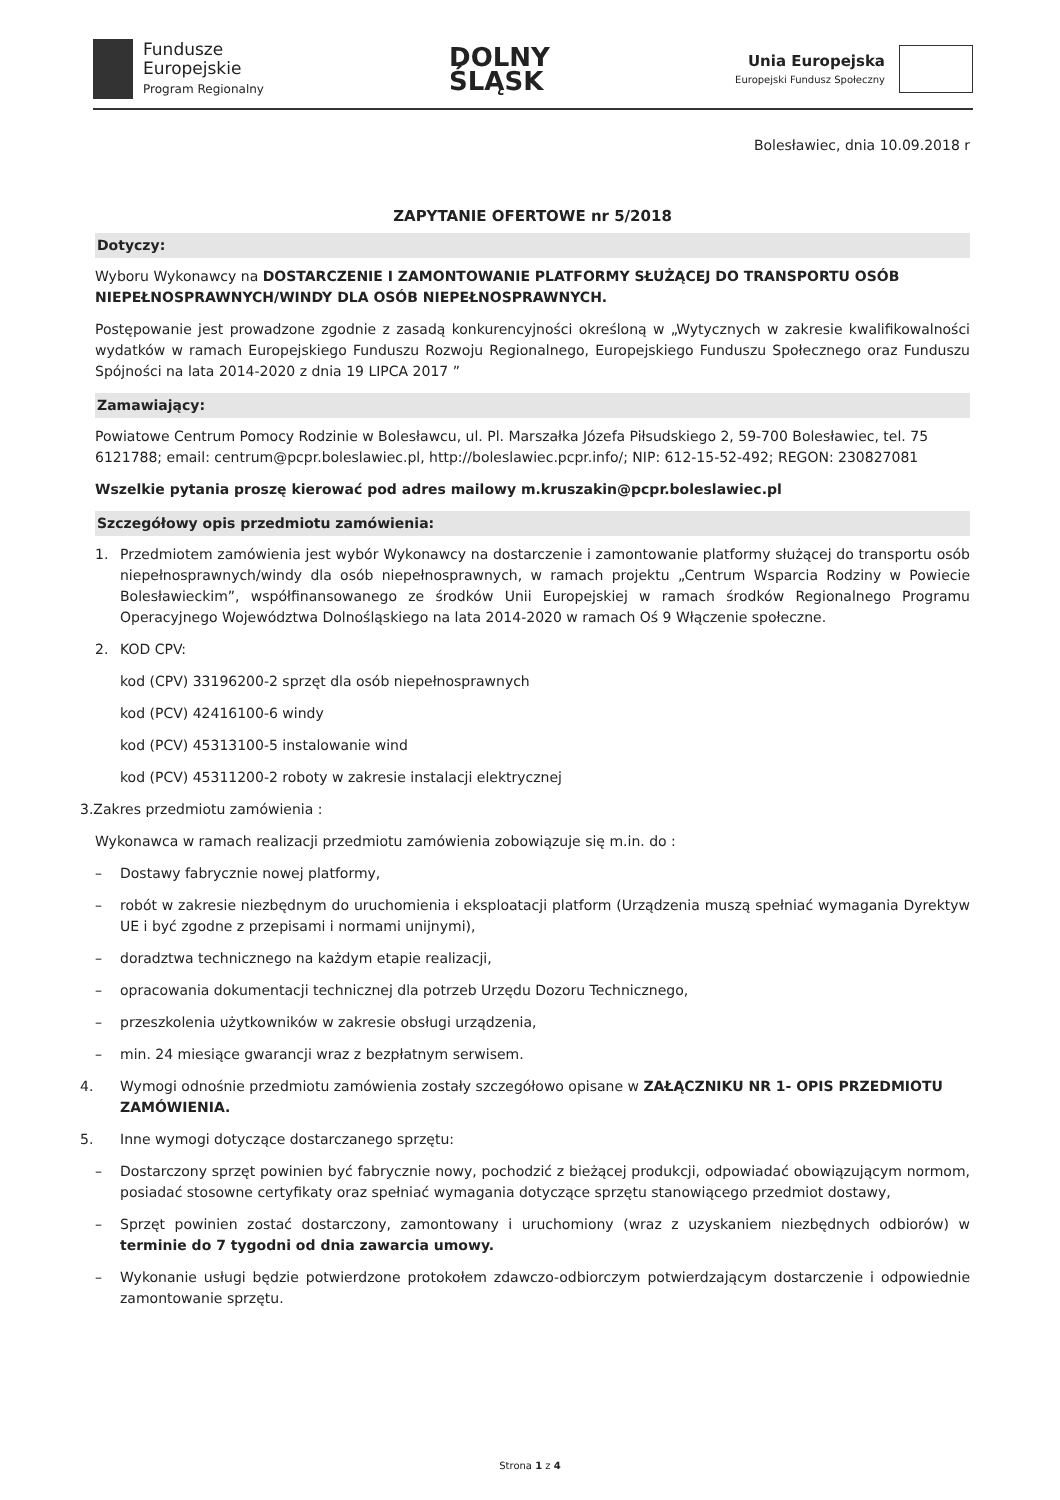Fundusze
Europejskie
Program Regionalny
DOLNY
ŚLĄSK
Unia Europejska
Europejski Fundusz Społeczny
Bolesławiec, dnia 10.09.2018 r
ZAPYTANIE OFERTOWE nr 5/2018
Dotyczy:
Wyboru Wykonawcy na DOSTARCZENIE I ZAMONTOWANIE PLATFORMY SŁUŻĄCEJ DO TRANSPORTU OSÓB NIEPEŁNOSPRAWNYCH/WINDY DLA OSÓB NIEPEŁNOSPRAWNYCH.
Postępowanie jest prowadzone zgodnie z zasadą konkurencyjności określoną w „Wytycznych w zakresie kwalifikowalności wydatków w ramach Europejskiego Funduszu Rozwoju Regionalnego, Europejskiego Funduszu Społecznego oraz Funduszu Spójności na lata 2014-2020 z dnia 19 LIPCA 2017 ”
Zamawiający:
Powiatowe Centrum Pomocy Rodzinie w Bolesławcu, ul. Pl. Marszałka Józefa Piłsudskiego 2, 59-700 Bolesławiec, tel. 75 6121788; email: centrum@pcpr.boleslawiec.pl, http://boleslawiec.pcpr.info/; NIP: 612-15-52-492; REGON: 230827081
Wszelkie pytania proszę kierować pod adres mailowy m.kruszakin@pcpr.boleslawiec.pl
Szczegółowy opis przedmiotu zamówienia:
1. Przedmiotem zamówienia jest wybór Wykonawcy na dostarczenie i zamontowanie platformy służącej do transportu osób niepełnosprawnych/windy dla osób niepełnosprawnych, w ramach projektu „Centrum Wsparcia Rodziny w Powiecie Bolesławieckim”, współfinansowanego ze środków Unii Europejskiej w ramach środków Regionalnego Programu Operacyjnego Województwa Dolnośląskiego na lata 2014-2020 w ramach Oś 9 Włączenie społeczne.
2. KOD CPV:
kod (CPV) 33196200-2 sprzęt dla osób niepełnosprawnych
kod (PCV) 42416100-6 windy
kod (PCV) 45313100-5 instalowanie wind
kod (PCV) 45311200-2 roboty w zakresie instalacji elektrycznej
3.Zakres przedmiotu zamówienia :
Wykonawca w ramach realizacji przedmiotu zamówienia zobowiązuje się m.in. do :
– Dostawy fabrycznie nowej platformy,
– robót w zakresie niezbędnym do uruchomienia i eksploatacji platform (Urządzenia muszą spełniać wymagania Dyrektyw UE i być zgodne z przepisami i normami unijnymi),
– doradztwa technicznego na każdym etapie realizacji,
– opracowania dokumentacji technicznej dla potrzeb Urzędu Dozoru Technicznego,
– przeszkolenia użytkowników w zakresie obsługi urządzenia,
– min. 24 miesiące gwarancji wraz z bezpłatnym serwisem.
4. Wymogi odnośnie przedmiotu zamówienia zostały szczegółowo opisane w ZAŁĄCZNIKU NR 1- OPIS PRZEDMIOTU ZAMÓWIENIA.
5. Inne wymogi dotyczące dostarczanego sprzętu:
– Dostarczony sprzęt powinien być fabrycznie nowy, pochodzić z bieżącej produkcji, odpowiadać obowiązującym normom, posiadać stosowne certyfikaty oraz spełniać wymagania dotyczące sprzętu stanowiącego przedmiot dostawy,
– Sprzęt powinien zostać dostarczony, zamontowany i uruchomiony (wraz z uzyskaniem niezbędnych odbiorów) w terminie do 7 tygodni od dnia zawarcia umowy.
– Wykonanie usługi będzie potwierdzone protokołem zdawczo-odbiorczym potwierdzającym dostarczenie i odpowiednie zamontowanie sprzętu.
Strona 1 z 4